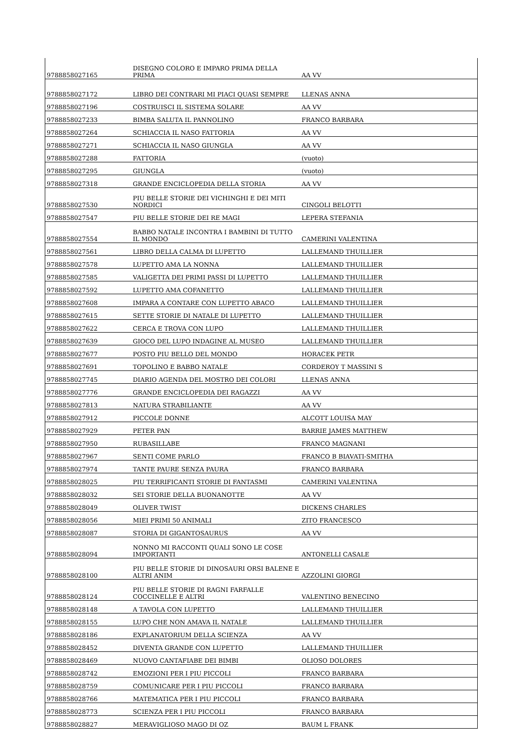| 9788858027165 | DISEGNO COLORO E IMPARO PRIMA DELLA PRIMA | AA VV |
| 9788858027172 | LIBRO DEI CONTRARI MI PIACI QUASI SEMPRE | LLENAS ANNA |
| 9788858027196 | COSTRUISCI IL SISTEMA SOLARE | AA VV |
| 9788858027233 | BIMBA SALUTA IL PANNOLINO | FRANCO BARBARA |
| 9788858027264 | SCHIACCIA IL NASO FATTORIA | AA VV |
| 9788858027271 | SCHIACCIA IL NASO GIUNGLA | AA VV |
| 9788858027288 | FATTORIA | (vuoto) |
| 9788858027295 | GIUNGLA | (vuoto) |
| 9788858027318 | GRANDE ENCICLOPEDIA DELLA STORIA | AA VV |
| 9788858027530 | PIU BELLE STORIE DEI VICHINGHI E DEI MITI NORDICI | CINGOLI BELOTTI |
| 9788858027547 | PIU BELLE STORIE DEI RE MAGI | LEPERA STEFANIA |
| 9788858027554 | BABBO NATALE INCONTRA I BAMBINI DI TUTTO IL MONDO | CAMERINI VALENTINA |
| 9788858027561 | LIBRO DELLA CALMA DI LUPETTO | LALLEMAND THUILLIER |
| 9788858027578 | LUPETTO AMA LA NONNA | LALLEMAND THUILLIER |
| 9788858027585 | VALIGETTA DEI PRIMI PASSI DI LUPETTO | LALLEMAND THUILLIER |
| 9788858027592 | LUPETTO AMA COFANETTO | LALLEMAND THUILLIER |
| 9788858027608 | IMPARA A CONTARE CON LUPETTO ABACO | LALLEMAND THUILLIER |
| 9788858027615 | SETTE STORIE DI NATALE DI LUPETTO | LALLEMAND THUILLIER |
| 9788858027622 | CERCA E TROVA CON LUPO | LALLEMAND THUILLIER |
| 9788858027639 | GIOCO DEL LUPO INDAGINE AL MUSEO | LALLEMAND THUILLIER |
| 9788858027677 | POSTO PIU BELLO DEL MONDO | HORACEK PETR |
| 9788858027691 | TOPOLINO E BABBO NATALE | CORDEROY T MASSINI S |
| 9788858027745 | DIARIO AGENDA DEL MOSTRO DEI COLORI | LLENAS ANNA |
| 9788858027776 | GRANDE ENCICLOPEDIA DEI RAGAZZI | AA VV |
| 9788858027813 | NATURA STRABILIANTE | AA VV |
| 9788858027912 | PICCOLE DONNE | ALCOTT LOUISA MAY |
| 9788858027929 | PETER PAN | BARRIE JAMES MATTHEW |
| 9788858027950 | RUBASILLABE | FRANCO MAGNANI |
| 9788858027967 | SENTI COME PARLO | FRANCO B BIAVATI-SMITHA |
| 9788858027974 | TANTE PAURE SENZA PAURA | FRANCO BARBARA |
| 9788858028025 | PIU TERRIFICANTI STORIE DI FANTASMI | CAMERINI VALENTINA |
| 9788858028032 | SEI STORIE DELLA BUONANOTTE | AA VV |
| 9788858028049 | OLIVER TWIST | DICKENS CHARLES |
| 9788858028056 | MIEI PRIMI 50 ANIMALI | ZITO FRANCESCO |
| 9788858028087 | STORIA DI GIGANTOSAURUS | AA VV |
| 9788858028094 | NONNO MI RACCONTI QUALI SONO LE COSE IMPORTANTI | ANTONELLI CASALE |
| 9788858028100 | PIU BELLE STORIE DI DINOSAURI ORSI BALENE E ALTRI ANIM | AZZOLINI GIORGI |
| 9788858028124 | PIU BELLE STORIE DI RAGNI FARFALLE COCCINELLE E ALTRI | VALENTINO BENECINO |
| 9788858028148 | A TAVOLA CON LUPETTO | LALLEMAND THUILLIER |
| 9788858028155 | LUPO CHE NON AMAVA IL NATALE | LALLEMAND THUILLIER |
| 9788858028186 | EXPLANATORIUM DELLA SCIENZA | AA VV |
| 9788858028452 | DIVENTA GRANDE CON LUPETTO | LALLEMAND THUILLIER |
| 9788858028469 | NUOVO CANTAFIABE DEI BIMBI | OLIOSO DOLORES |
| 9788858028742 | EMOZIONI PER I PIU PICCOLI | FRANCO BARBARA |
| 9788858028759 | COMUNICARE PER I PIU PICCOLI | FRANCO BARBARA |
| 9788858028766 | MATEMATICA PER I PIU PICCOLI | FRANCO BARBARA |
| 9788858028773 | SCIENZA PER I PIU PICCOLI | FRANCO BARBARA |
| 9788858028827 | MERAVIGLIOSO MAGO DI OZ | BAUM L FRANK |